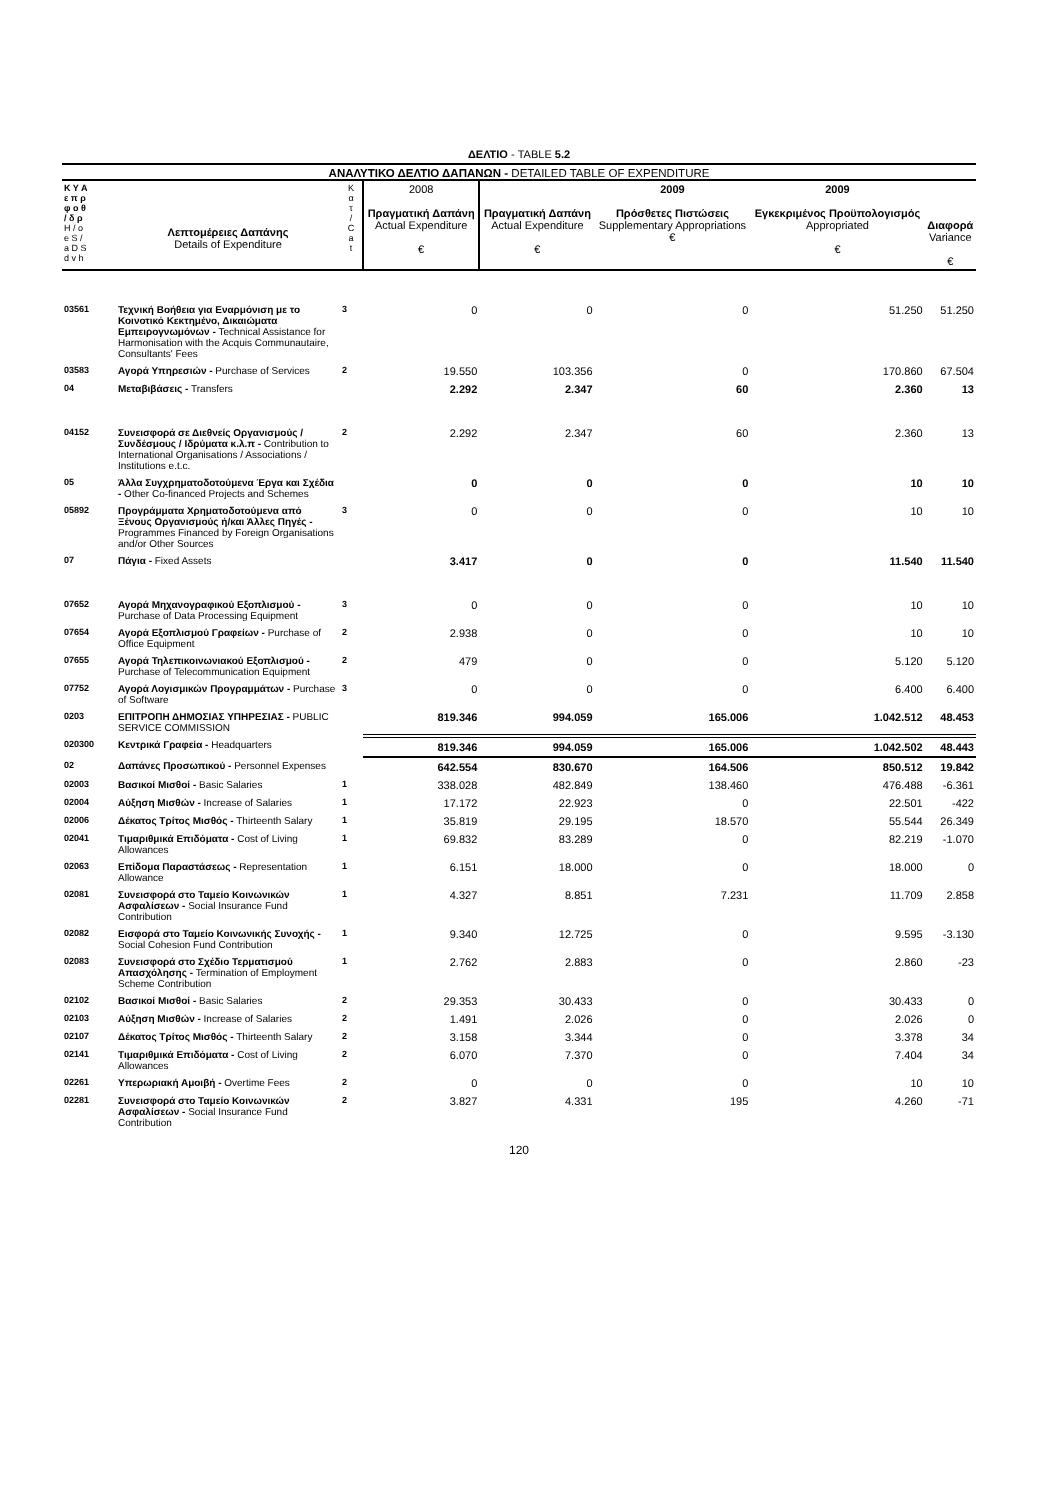ΔΕΛΤΙΟ - TABLE 5.2
ΑΝΑΛΥΤΙΚΟ ΔΕΛΤΙΟ ΔΑΠΑΝΩΝ - DETAILED TABLE OF EXPENDITURE
| Κ Υ Α ε π ρ φ ο θ / δ ρ H / o e S / a D S d v h | Λεπτομέρειες Δαπάνης Details of Expenditure | Κ α τ / C a t | 2008 Πραγματική Δαπάνη Actual Expenditure € | Πραγματική Δαπάνη Actual Expenditure € | 2009 Πρόσθετες Πιστώσεις Supplementary Appropriations € | 2009 Εγκεκριμένος Προϋπολογισμός Appropriated € | Διαφορά Variance € |
| --- | --- | --- | --- | --- | --- | --- | --- |
| 03561 | Τεχνική Βοήθεια για Εναρμόνιση με το Κοινοτικό Κεκτημένο, Δικαιώματα Εμπειρογνωμόνων - Technical Assistance for Harmonisation with the Acquis Communautaire, Consultants' Fees | 3 | 0 | 0 | 0 | 51.250 | 51.250 |
| 03583 | Αγορά Υπηρεσιών - Purchase of Services | 2 | 19.550 | 103.356 | 0 | 170.860 | 67.504 |
| 04 | Μεταβιβάσεις - Transfers | | 2.292 | 2.347 | 60 | 2.360 | 13 |
| 04152 | Συνεισφορά σε Διεθνείς Οργανισμούς / Συνδέσμους / Ιδρύματα κ.λ.π - Contribution to International Organisations / Associations / Institutions e.t.c. | 2 | 2.292 | 2.347 | 60 | 2.360 | 13 |
| 05 | Άλλα Συγχρηματοδοτούμενα Έργα και Σχέδια - Other Co-financed Projects and Schemes | | 0 | 0 | 0 | 10 | 10 |
| 05892 | Προγράμματα Χρηματοδοτούμενα από Ξένους Οργανισμούς ή/και Άλλες Πηγές - Programmes Financed by Foreign Organisations and/or Other Sources | 3 | 0 | 0 | 0 | 10 | 10 |
| 07 | Πάγια - Fixed Assets | | 3.417 | 0 | 0 | 11.540 | 11.540 |
| 07652 | Αγορά Μηχανογραφικού Εξοπλισμού - Purchase of Data Processing Equipment | 3 | 0 | 0 | 0 | 10 | 10 |
| 07654 | Αγορά Εξοπλισμού Γραφείων - Purchase of Office Equipment | 2 | 2.938 | 0 | 0 | 10 | 10 |
| 07655 | Αγορά Τηλεπικοινωνιακού Εξοπλισμού - Purchase of Telecommunication Equipment | 2 | 479 | 0 | 0 | 5.120 | 5.120 |
| 07752 | Αγορά Λογισμικών Προγραμμάτων - Purchase of Software | 3 | 0 | 0 | 0 | 6.400 | 6.400 |
| 0203 | ΕΠΙΤΡΟΠΗ ΔΗΜΟΣΙΑΣ ΥΠΗΡΕΣΙΑΣ - PUBLIC SERVICE COMMISSION | | 819.346 | 994.059 | 165.006 | 1.042.512 | 48.453 |
| 020300 | Κεντρικά Γραφεία - Headquarters | | 819.346 | 994.059 | 165.006 | 1.042.502 | 48.443 |
| 02 | Δαπάνες Προσωπικού - Personnel Expenses | | 642.554 | 830.670 | 164.506 | 850.512 | 19.842 |
| 02003 | Βασικοί Μισθοί - Basic Salaries | 1 | 338.028 | 482.849 | 138.460 | 476.488 | -6.361 |
| 02004 | Αύξηση Μισθών - Increase of Salaries | 1 | 17.172 | 22.923 | 0 | 22.501 | -422 |
| 02006 | Δέκατος Τρίτος Μισθός - Thirteenth Salary | 1 | 35.819 | 29.195 | 18.570 | 55.544 | 26.349 |
| 02041 | Τιμαριθμικά Επιδόματα - Cost of Living Allowances | 1 | 69.832 | 83.289 | 0 | 82.219 | -1.070 |
| 02063 | Επίδομα Παραστάσεως - Representation Allowance | 1 | 6.151 | 18.000 | 0 | 18.000 | 0 |
| 02081 | Συνεισφορά στο Ταμείο Κοινωνικών Ασφαλίσεων - Social Insurance Fund Contribution | 1 | 4.327 | 8.851 | 7.231 | 11.709 | 2.858 |
| 02082 | Εισφορά στο Ταμείο Κοινωνικής Συνοχής - Social Cohesion Fund Contribution | 1 | 9.340 | 12.725 | 0 | 9.595 | -3.130 |
| 02083 | Συνεισφορά στο Σχέδιο Τερματισμού Απασχόλησης - Termination of Employment Scheme Contribution | 1 | 2.762 | 2.883 | 0 | 2.860 | -23 |
| 02102 | Βασικοί Μισθοί - Basic Salaries | 2 | 29.353 | 30.433 | 0 | 30.433 | 0 |
| 02103 | Αύξηση Μισθών - Increase of Salaries | 2 | 1.491 | 2.026 | 0 | 2.026 | 0 |
| 02107 | Δέκατος Τρίτος Μισθός - Thirteenth Salary | 2 | 3.158 | 3.344 | 0 | 3.378 | 34 |
| 02141 | Τιμαριθμικά Επιδόματα - Cost of Living Allowances | 2 | 6.070 | 7.370 | 0 | 7.404 | 34 |
| 02261 | Υπερωριακή Αμοιβή - Overtime Fees | 2 | 0 | 0 | 0 | 10 | 10 |
| 02281 | Συνεισφορά στο Ταμείο Κοινωνικών Ασφαλίσεων - Social Insurance Fund Contribution | 2 | 3.827 | 4.331 | 195 | 4.260 | -71 |
120